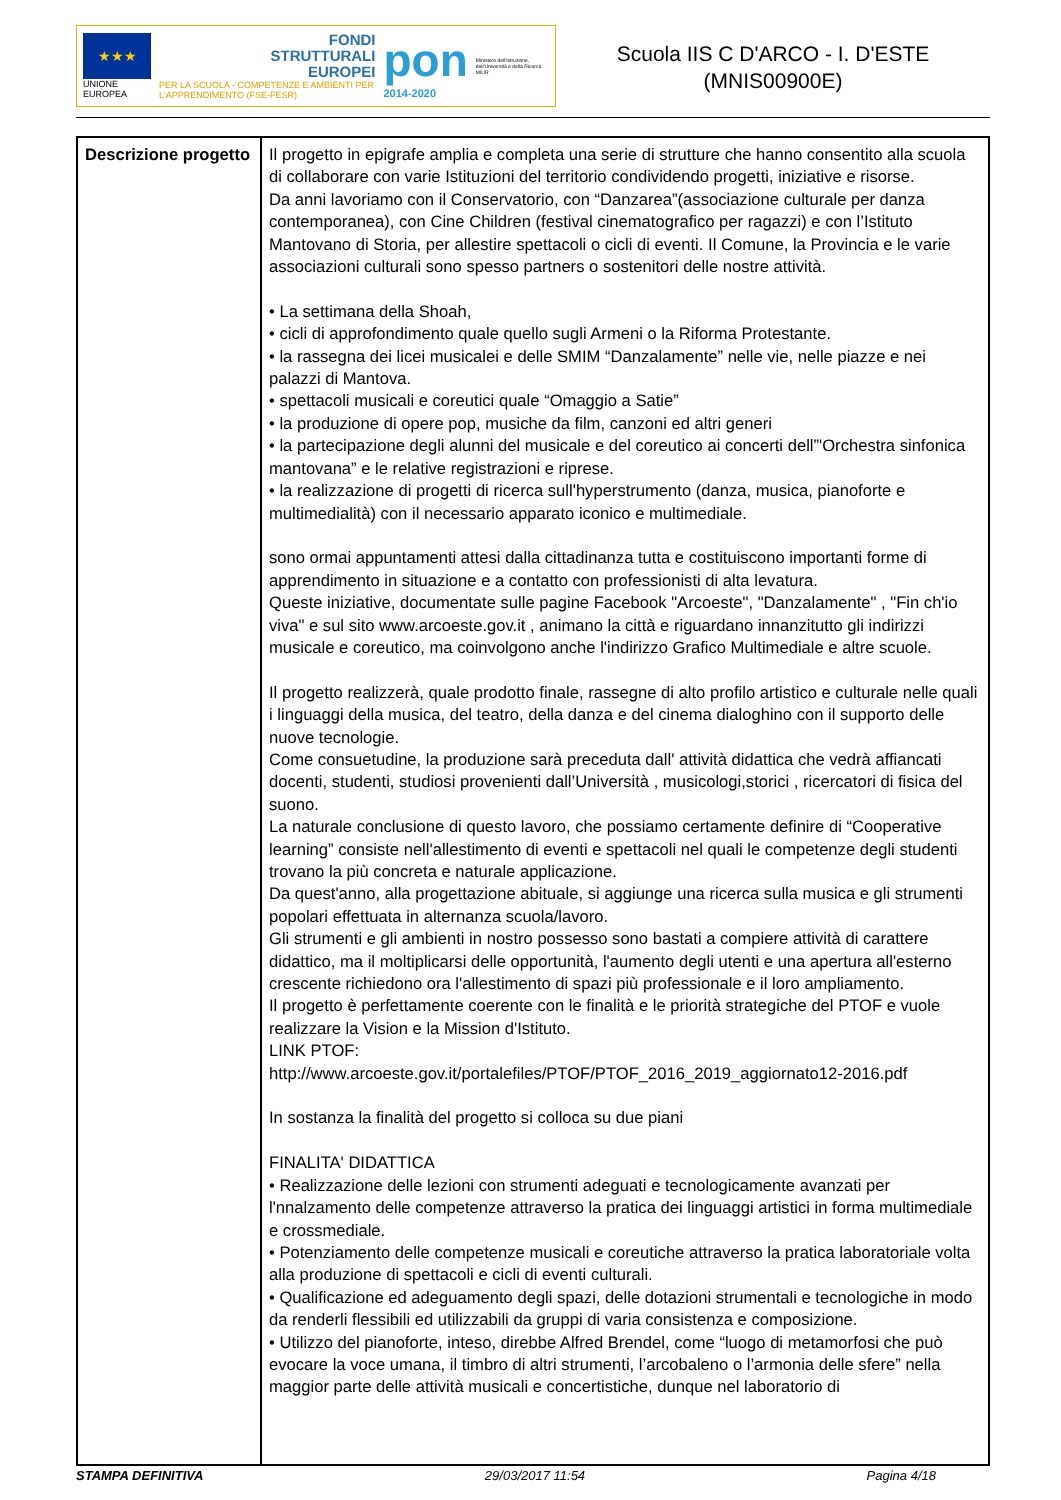★★★
UNIONE EUROPEA
FONDI
STRUTTURALI
EUROPEI
PER LA SCUOLA - COMPETENZE E AMBIENTI PER L'APPRENDIMENTO (FSE-FESR)
pon
2014-2020
Ministero dell'Istruzione, dell'Università e della Ricerca
MIUR
Scuola IIS C D'ARCO - I. D'ESTE
(MNIS00900E)
| Descrizione progetto | Il progetto in epigrafe amplia e completa una serie di strutture che hanno consentito alla scuola di collaborare con varie Istituzioni del territorio condividendo progetti, iniziative e risorse. Da anni lavoriamo con il Conservatorio, con “Danzarea”(associazione culturale per danza contemporanea), con Cine Children (festival cinematografico per ragazzi) e con l’Istituto Mantovano di Storia, per allestire spettacoli o cicli di eventi. Il Comune, la Provincia e le varie associazioni culturali sono spesso partners o sostenitori delle nostre attività. • La settimana della Shoah, • cicli di approfondimento quale quello sugli Armeni o la Riforma Protestante. • la rassegna dei licei musicalei e delle SMIM “Danzalamente” nelle vie, nelle piazze e nei palazzi di Mantova. • spettacoli musicali e coreutici quale “Omaggio a Satie” • la produzione di opere pop, musiche da film, canzoni ed altri generi • la partecipazione degli alunni del musicale e del coreutico ai concerti dell”'Orchestra sinfonica mantovana” e le relative registrazioni e riprese. • la realizzazione di progetti di ricerca sull'hyperstrumento (danza, musica, pianoforte e multimedialità) con il necessario apparato iconico e multimediale. sono ormai appuntamenti attesi dalla cittadinanza tutta e costituiscono importanti forme di apprendimento in situazione e a contatto con professionisti di alta levatura. Queste iniziative, documentate sulle pagine Facebook "Arcoeste", "Danzalamente" , "Fin ch'io viva" e sul sito www.arcoeste.gov.it , animano la città e riguardano innanzitutto gli indirizzi musicale e coreutico, ma coinvolgono anche l'indirizzo Grafico Multimediale e altre scuole. Il progetto realizzerà, quale prodotto finale, rassegne di alto profilo artistico e culturale nelle quali i linguaggi della musica, del teatro, della danza e del cinema dialoghino con il supporto delle nuove tecnologie. Come consuetudine, la produzione sarà preceduta dall' attività didattica che vedrà affiancati docenti, studenti, studiosi provenienti dall’Università , musicologi,storici , ricercatori di fisica del suono. La naturale conclusione di questo lavoro, che possiamo certamente definire di “Cooperative learning” consiste nell'allestimento di eventi e spettacoli nel quali le competenze degli studenti trovano la più concreta e naturale applicazione. Da quest'anno, alla progettazione abituale, si aggiunge una ricerca sulla musica e gli strumenti popolari effettuata in alternanza scuola/lavoro. Gli strumenti e gli ambienti in nostro possesso sono bastati a compiere attività di carattere didattico, ma il moltiplicarsi delle opportunità, l'aumento degli utenti e una apertura all'esterno crescente richiedono ora l'allestimento di spazi più professionale e il loro ampliamento. Il progetto è perfettamente coerente con le finalità e le priorità strategiche del PTOF e vuole realizzare la Vision e la Mission d'Istituto. LINK PTOF: http://www.arcoeste.gov.it/portalefiles/PTOF/PTOF_2016_2019_aggiornato12-2016.pdf In sostanza la finalità del progetto si colloca su due piani FINALITA' DIDATTICA • Realizzazione delle lezioni con strumenti adeguati e tecnologicamente avanzati per l'nnalzamento delle competenze attraverso la pratica dei linguaggi artistici in forma multimediale e crossmediale. • Potenziamento delle competenze musicali e coreutiche attraverso la pratica laboratoriale volta alla produzione di spettacoli e cicli di eventi culturali. • Qualificazione ed adeguamento degli spazi, delle dotazioni strumentali e tecnologiche in modo da renderli flessibili ed utilizzabili da gruppi di varia consistenza e composizione. • Utilizzo del pianoforte, inteso, direbbe Alfred Brendel, come “luogo di metamorfosi che può evocare la voce umana, il timbro di altri strumenti, l’arcobaleno o l’armonia delle sfere” nella maggior parte delle attività musicali e concertistiche, dunque nel laboratorio di |
STAMPA DEFINITIVA 29/03/2017 11:54 Pagina 4/18